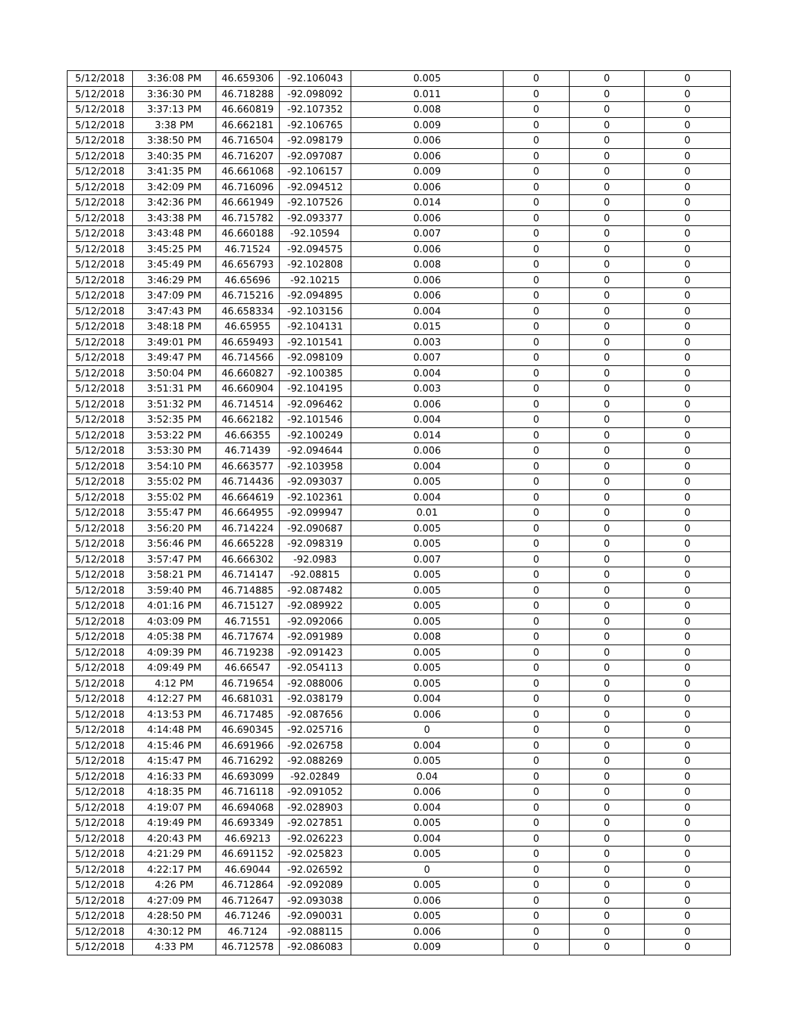| 5/12/2018 | 3:36:08 PM | 46.659306 | -92.106043 | 0.005 | 0 | 0 | 0 |
| 5/12/2018 | 3:36:30 PM | 46.718288 | -92.098092 | 0.011 | 0 | 0 | 0 |
| 5/12/2018 | 3:37:13 PM | 46.660819 | -92.107352 | 0.008 | 0 | 0 | 0 |
| 5/12/2018 | 3:38 PM | 46.662181 | -92.106765 | 0.009 | 0 | 0 | 0 |
| 5/12/2018 | 3:38:50 PM | 46.716504 | -92.098179 | 0.006 | 0 | 0 | 0 |
| 5/12/2018 | 3:40:35 PM | 46.716207 | -92.097087 | 0.006 | 0 | 0 | 0 |
| 5/12/2018 | 3:41:35 PM | 46.661068 | -92.106157 | 0.009 | 0 | 0 | 0 |
| 5/12/2018 | 3:42:09 PM | 46.716096 | -92.094512 | 0.006 | 0 | 0 | 0 |
| 5/12/2018 | 3:42:36 PM | 46.661949 | -92.107526 | 0.014 | 0 | 0 | 0 |
| 5/12/2018 | 3:43:38 PM | 46.715782 | -92.093377 | 0.006 | 0 | 0 | 0 |
| 5/12/2018 | 3:43:48 PM | 46.660188 | -92.10594 | 0.007 | 0 | 0 | 0 |
| 5/12/2018 | 3:45:25 PM | 46.71524 | -92.094575 | 0.006 | 0 | 0 | 0 |
| 5/12/2018 | 3:45:49 PM | 46.656793 | -92.102808 | 0.008 | 0 | 0 | 0 |
| 5/12/2018 | 3:46:29 PM | 46.65696 | -92.10215 | 0.006 | 0 | 0 | 0 |
| 5/12/2018 | 3:47:09 PM | 46.715216 | -92.094895 | 0.006 | 0 | 0 | 0 |
| 5/12/2018 | 3:47:43 PM | 46.658334 | -92.103156 | 0.004 | 0 | 0 | 0 |
| 5/12/2018 | 3:48:18 PM | 46.65955 | -92.104131 | 0.015 | 0 | 0 | 0 |
| 5/12/2018 | 3:49:01 PM | 46.659493 | -92.101541 | 0.003 | 0 | 0 | 0 |
| 5/12/2018 | 3:49:47 PM | 46.714566 | -92.098109 | 0.007 | 0 | 0 | 0 |
| 5/12/2018 | 3:50:04 PM | 46.660827 | -92.100385 | 0.004 | 0 | 0 | 0 |
| 5/12/2018 | 3:51:31 PM | 46.660904 | -92.104195 | 0.003 | 0 | 0 | 0 |
| 5/12/2018 | 3:51:32 PM | 46.714514 | -92.096462 | 0.006 | 0 | 0 | 0 |
| 5/12/2018 | 3:52:35 PM | 46.662182 | -92.101546 | 0.004 | 0 | 0 | 0 |
| 5/12/2018 | 3:53:22 PM | 46.66355 | -92.100249 | 0.014 | 0 | 0 | 0 |
| 5/12/2018 | 3:53:30 PM | 46.71439 | -92.094644 | 0.006 | 0 | 0 | 0 |
| 5/12/2018 | 3:54:10 PM | 46.663577 | -92.103958 | 0.004 | 0 | 0 | 0 |
| 5/12/2018 | 3:55:02 PM | 46.714436 | -92.093037 | 0.005 | 0 | 0 | 0 |
| 5/12/2018 | 3:55:02 PM | 46.664619 | -92.102361 | 0.004 | 0 | 0 | 0 |
| 5/12/2018 | 3:55:47 PM | 46.664955 | -92.099947 | 0.01 | 0 | 0 | 0 |
| 5/12/2018 | 3:56:20 PM | 46.714224 | -92.090687 | 0.005 | 0 | 0 | 0 |
| 5/12/2018 | 3:56:46 PM | 46.665228 | -92.098319 | 0.005 | 0 | 0 | 0 |
| 5/12/2018 | 3:57:47 PM | 46.666302 | -92.0983 | 0.007 | 0 | 0 | 0 |
| 5/12/2018 | 3:58:21 PM | 46.714147 | -92.08815 | 0.005 | 0 | 0 | 0 |
| 5/12/2018 | 3:59:40 PM | 46.714885 | -92.087482 | 0.005 | 0 | 0 | 0 |
| 5/12/2018 | 4:01:16 PM | 46.715127 | -92.089922 | 0.005 | 0 | 0 | 0 |
| 5/12/2018 | 4:03:09 PM | 46.71551 | -92.092066 | 0.005 | 0 | 0 | 0 |
| 5/12/2018 | 4:05:38 PM | 46.717674 | -92.091989 | 0.008 | 0 | 0 | 0 |
| 5/12/2018 | 4:09:39 PM | 46.719238 | -92.091423 | 0.005 | 0 | 0 | 0 |
| 5/12/2018 | 4:09:49 PM | 46.66547 | -92.054113 | 0.005 | 0 | 0 | 0 |
| 5/12/2018 | 4:12 PM | 46.719654 | -92.088006 | 0.005 | 0 | 0 | 0 |
| 5/12/2018 | 4:12:27 PM | 46.681031 | -92.038179 | 0.004 | 0 | 0 | 0 |
| 5/12/2018 | 4:13:53 PM | 46.717485 | -92.087656 | 0.006 | 0 | 0 | 0 |
| 5/12/2018 | 4:14:48 PM | 46.690345 | -92.025716 | 0 | 0 | 0 | 0 |
| 5/12/2018 | 4:15:46 PM | 46.691966 | -92.026758 | 0.004 | 0 | 0 | 0 |
| 5/12/2018 | 4:15:47 PM | 46.716292 | -92.088269 | 0.005 | 0 | 0 | 0 |
| 5/12/2018 | 4:16:33 PM | 46.693099 | -92.02849 | 0.04 | 0 | 0 | 0 |
| 5/12/2018 | 4:18:35 PM | 46.716118 | -92.091052 | 0.006 | 0 | 0 | 0 |
| 5/12/2018 | 4:19:07 PM | 46.694068 | -92.028903 | 0.004 | 0 | 0 | 0 |
| 5/12/2018 | 4:19:49 PM | 46.693349 | -92.027851 | 0.005 | 0 | 0 | 0 |
| 5/12/2018 | 4:20:43 PM | 46.69213 | -92.026223 | 0.004 | 0 | 0 | 0 |
| 5/12/2018 | 4:21:29 PM | 46.691152 | -92.025823 | 0.005 | 0 | 0 | 0 |
| 5/12/2018 | 4:22:17 PM | 46.69044 | -92.026592 | 0 | 0 | 0 | 0 |
| 5/12/2018 | 4:26 PM | 46.712864 | -92.092089 | 0.005 | 0 | 0 | 0 |
| 5/12/2018 | 4:27:09 PM | 46.712647 | -92.093038 | 0.006 | 0 | 0 | 0 |
| 5/12/2018 | 4:28:50 PM | 46.71246 | -92.090031 | 0.005 | 0 | 0 | 0 |
| 5/12/2018 | 4:30:12 PM | 46.7124 | -92.088115 | 0.006 | 0 | 0 | 0 |
| 5/12/2018 | 4:33 PM | 46.712578 | -92.086083 | 0.009 | 0 | 0 | 0 |